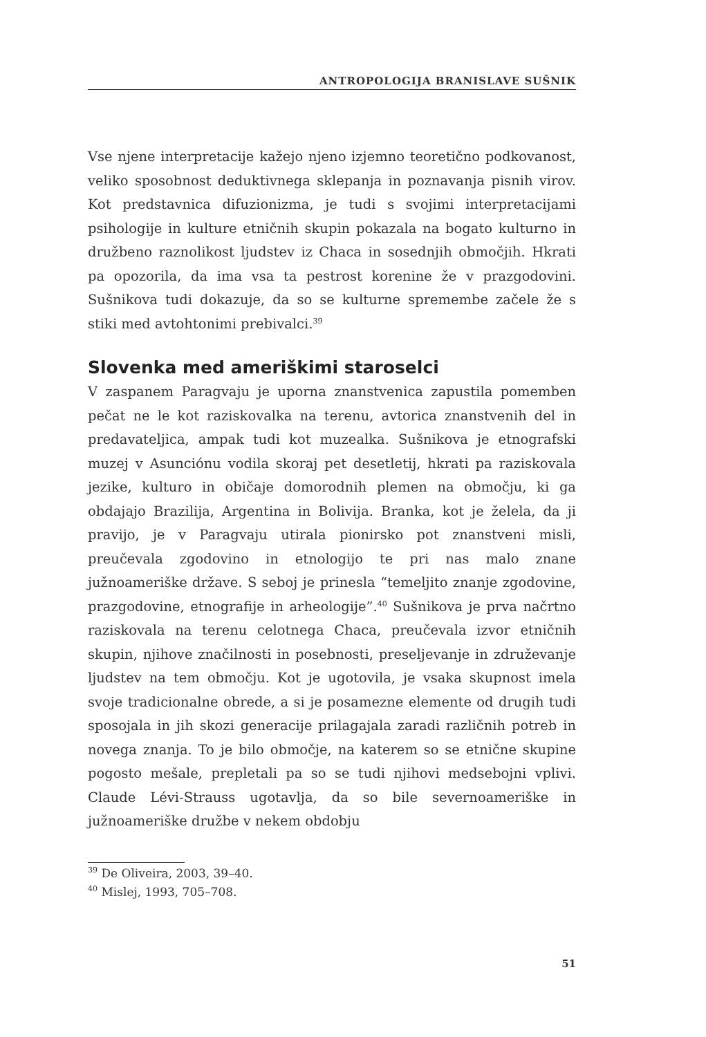ANTROPOLOGIJA BRANISLAVE SUŠNIK
Vse njene interpretacije kažejo njeno izjemno teoretično podkovanost, veliko sposobnost deduktivnega sklepanja in poznavanja pisnih virov. Kot predstavnica difuzionizma, je tudi s svojimi interpretacijami psihologije in kulture etničnih skupin pokazala na bogato kulturno in družbeno raznolikost ljudstev iz Chaca in sosednjih območjih. Hkrati pa opozorila, da ima vsa ta pestrost korenine že v prazgodovini. Sušnikova tudi dokazuje, da so se kulturne spremembe začele že s stiki med avtohtonimi prebivalci.<sup>39</sup>
Slovenka med ameriškimi staroselci
V zaspanem Paragvaju je uporna znanstvenica zapustila pomemben pečat ne le kot raziskovalka na terenu, avtorica znanstvenih del in predavateljica, ampak tudi kot muzealka. Sušnikova je etnografski muzej v Asunciónu vodila skoraj pet desetletij, hkrati pa raziskovala jezike, kulturo in običaje domorodnih plemen na območju, ki ga obdajajo Brazilija, Argentina in Bolivija. Branka, kot je želela, da ji pravijo, je v Paragvaju utirala pionirsko pot znanstveni misli, preučevala zgodovino in etnologijo te pri nas malo znane južnoameriške države. S seboj je prinesla “temeljito znanje zgodovine, prazgodovine, etnografije in arheologije”.<sup>40</sup> Sušnikova je prva načrtno raziskovala na terenu celotnega Chaca, preučevala izvor etničnih skupin, njihove značilnosti in posebnosti, preseljevanje in združevanje ljudstev na tem območju. Kot je ugotovila, je vsaka skupnost imela svoje tradicionalne obrede, a si je posamezne elemente od drugih tudi sposojala in jih skozi generacije prilagajala zaradi različnih potreb in novega znanja. To je bilo območje, na katerem so se etnične skupine pogosto mešale, prepletali pa so se tudi njihovi medsebojni vplivi. Claude Lévi-Strauss ugotavlja, da so bile severnoameriške in južnoameriške družbe v nekem obdobju
<sup>39</sup> De Oliveira, 2003, 39–40.
<sup>40</sup> Mislej, 1993, 705–708.
51